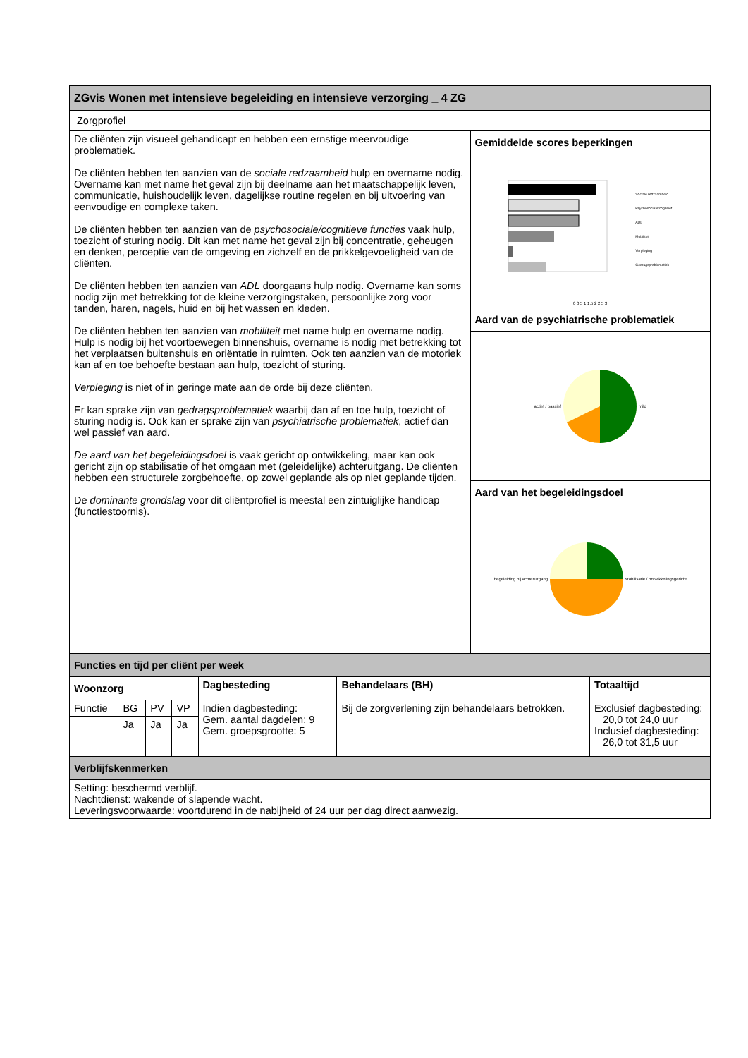| ZGvis Wonen met intensieve begeleiding en intensieve verzorging _ 4 ZG | | | | | | | |
| Zorgprofiel | | | | | | | |
| De cliënten zijn visueel gehandicapt en hebben een ernstige meervoudige problematiek. De cliënten hebben ten aanzien van de sociale redzaamheid hulp en overname nodig. Overname kan met name het geval zijn bij deelname aan het maatschappelijk leven, communicatie, huishoudelijk leven, dagelijkse routine regelen en bij uitvoering van eenvoudige en complexe taken. De cliënten hebben ten aanzien van de psychosociale/cognitieve functies vaak hulp, toezicht of sturing nodig. Dit kan met name het geval zijn bij concentratie, geheugen en denken, perceptie van de omgeving en zichzelf en de prikkelgevoeligheid van de cliënten. De cliënten hebben ten aanzien van ADL doorgaans hulp nodig. Overname kan soms nodig zijn met betrekking tot de kleine verzorgingstaken, persoonlijke zorg voor tanden, haren, nagels, huid en bij het wassen en kleden. De cliënten hebben ten aanzien van mobiliteit met name hulp en overname nodig. Hulp is nodig bij het voortbewegen binnenshuis, overname is nodig met betrekking tot het verplaatsen buitenshuis en oriëntatie in ruimten. Ook ten aanzien van de motoriek kan af en toe behoefte bestaan aan hulp, toezicht of sturing. Verpleging is niet of in geringe mate aan de orde bij deze cliënten. Er kan sprake zijn van gedragsproblematiek waarbij dan af en toe hulp, toezicht of sturing nodig is. Ook kan er sprake zijn van psychiatrische problematiek , actief dan wel passief van aard. De aard van het begeleidingsdoel is vaak gericht op ontwikkeling, maar kan ook gericht zijn op stabilisatie of het omgaan met (geleidelijke) achteruitgang. De cliënten hebben een structurele zorgbehoefte, op zowel geplande als op niet geplande tijden. De dominante grondslag voor dit cliëntprofiel is meestal een zintuiglijke handicap (functiestoornis). | | | | | | Gemiddelde scores beperkingen | |
| | | | | | | Sociale redzaamheid Psychosociaal/cognitief ADL Mobiliteit Verpleging Gedragsproblematiek 0 0,5 1 1,5 2 2,5 3 | |
| | | | | | | Aard van de psychiatrische problematiek | |
| | | | | | | actief / passief mild | |
| | | | | | | Aard van het begeleidingsdoel | |
| | | | | | | begeleiding bij achteruitgang stabilisatie / ontwikkelingsgericht | |
| Functies en tijd per cliënt per week | | | | | | | |
| Woonzorg | | | | Dagbesteding | Behandelaars (BH) | | Totaaltijd |
| Functie | BG | PV | VP | Indien dagbesteding: Gem. aantal dagdelen: 9 Gem. groepsgrootte: 5 | Bij de zorgverlening zijn behandelaars betrokken. | | Exclusief dagbesteding: 20,0 tot 24,0 uur Inclusief dagbesteding: 26,0 tot 31,5 uur |
| | Ja | Ja | Ja | | | | |
| Verblijfskenmerken | | | | | | | |
| Setting: beschermd verblijf. Nachtdienst: wakende of slapende wacht. Leveringsvoorwaarde: voortdurend in de nabijheid of 24 uur per dag direct aanwezig. | | | | | | | |